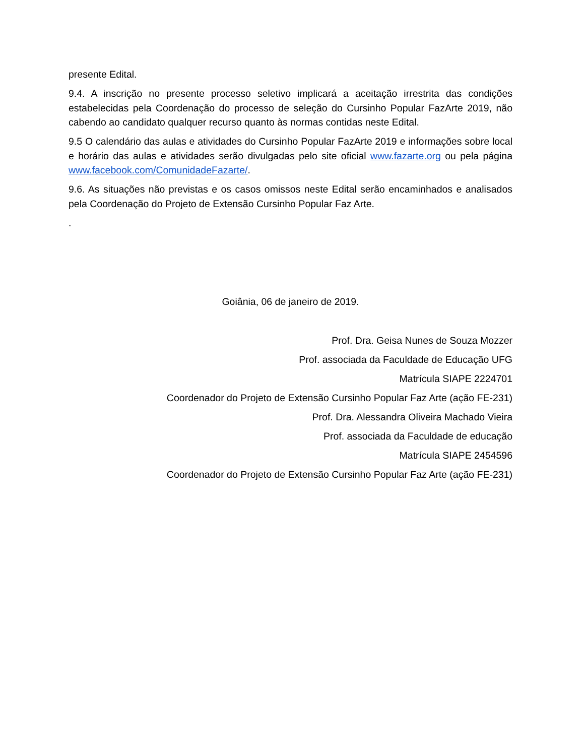presente Edital.
9.4. A inscrição no presente processo seletivo implicará a aceitação irrestrita das condições estabelecidas pela Coordenação do processo de seleção do Cursinho Popular FazArte 2019, não cabendo ao candidato qualquer recurso quanto às normas contidas neste Edital.
9.5 O calendário das aulas e atividades do Cursinho Popular FazArte 2019 e informações sobre local e horário das aulas e atividades serão divulgadas pelo site oficial www.fazarte.org ou pela página www.facebook.com/ComunidadeFazarte/.
9.6. As situações não previstas e os casos omissos neste Edital serão encaminhados e analisados pela Coordenação do Projeto de Extensão Cursinho Popular Faz Arte.
.
Goiânia, 06 de janeiro de 2019.
Prof. Dra. Geisa Nunes de Souza Mozzer
Prof. associada da Faculdade de Educação UFG
Matrícula SIAPE 2224701
Coordenador do Projeto de Extensão Cursinho Popular Faz Arte (ação FE-231)
Prof. Dra. Alessandra Oliveira Machado Vieira
Prof. associada da Faculdade de educação
Matrícula SIAPE 2454596
Coordenador do Projeto de Extensão Cursinho Popular Faz Arte (ação FE-231)